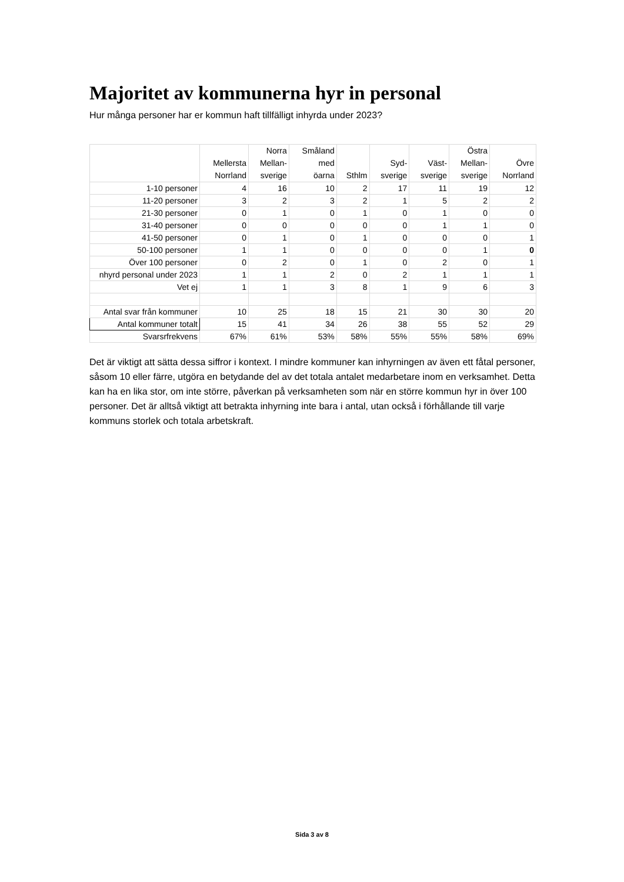Majoritet av kommunerna hyr in personal
Hur många personer har er kommun haft tillfälligt inhyrda under 2023?
| | Mellersta Norrland | Norra Mellan- sverige | Småland med öarna | Sthlm | Syd- sverige | Väst- sverige | Östra Mellan- sverige | Övre Norrland |
| --- | --- | --- | --- | --- | --- | --- | --- | --- |
| 1-10 personer | 4 | 16 | 10 | 2 | 17 | 11 | 19 | 12 |
| 11-20 personer | 3 | 2 | 3 | 2 | 1 | 5 | 2 | 2 |
| 21-30 personer | 0 | 1 | 0 | 1 | 0 | 1 | 0 | 0 |
| 31-40 personer | 0 | 0 | 0 | 0 | 0 | 1 | 1 | 0 |
| 41-50 personer | 0 | 1 | 0 | 1 | 0 | 0 | 0 | 1 |
| 50-100 personer | 1 | 1 | 0 | 0 | 0 | 0 | 1 | 0 |
| Över 100 personer | 0 | 2 | 0 | 1 | 0 | 2 | 0 | 1 |
| nhyrd personal under 2023 | 1 | 1 | 2 | 0 | 2 | 1 | 1 | 1 |
| Vet ej | 1 | 1 | 3 | 8 | 1 | 9 | 6 | 3 |
| Antal svar från kommuner | 10 | 25 | 18 | 15 | 21 | 30 | 30 | 20 |
| Antal kommuner totalt | 15 | 41 | 34 | 26 | 38 | 55 | 52 | 29 |
| Svarsrfrekvens | 67% | 61% | 53% | 58% | 55% | 55% | 58% | 69% |
Det är viktigt att sätta dessa siffror i kontext. I mindre kommuner kan inhyrningen av även ett fåtal personer, såsom 10 eller färre, utgöra en betydande del av det totala antalet medarbetare inom en verksamhet. Detta kan ha en lika stor, om inte större, påverkan på verksamheten som när en större kommun hyr in över 100 personer. Det är alltså viktigt att betrakta inhyrning inte bara i antal, utan också i förhållande till varje kommuns storlek och totala arbetskraft.
Sida 3 av 8